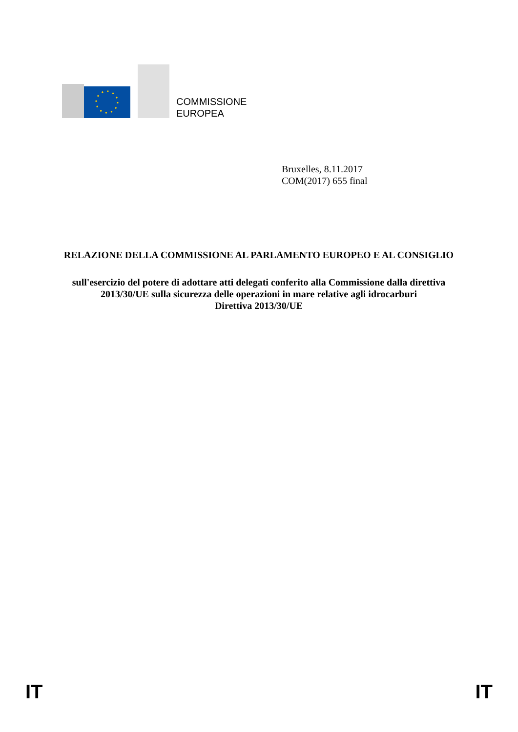COMMISSIONE
EUROPEA
Bruxelles, 8.11.2017
COM(2017) 655 final
RELAZIONE DELLA COMMISSIONE AL PARLAMENTO EUROPEO E AL CONSIGLIO
sull'esercizio del potere di adottare atti delegati conferito alla Commissione dalla direttiva 2013/30/UE sulla sicurezza delle operazioni in mare relative agli idrocarburi
Direttiva 2013/30/UE
IT IT